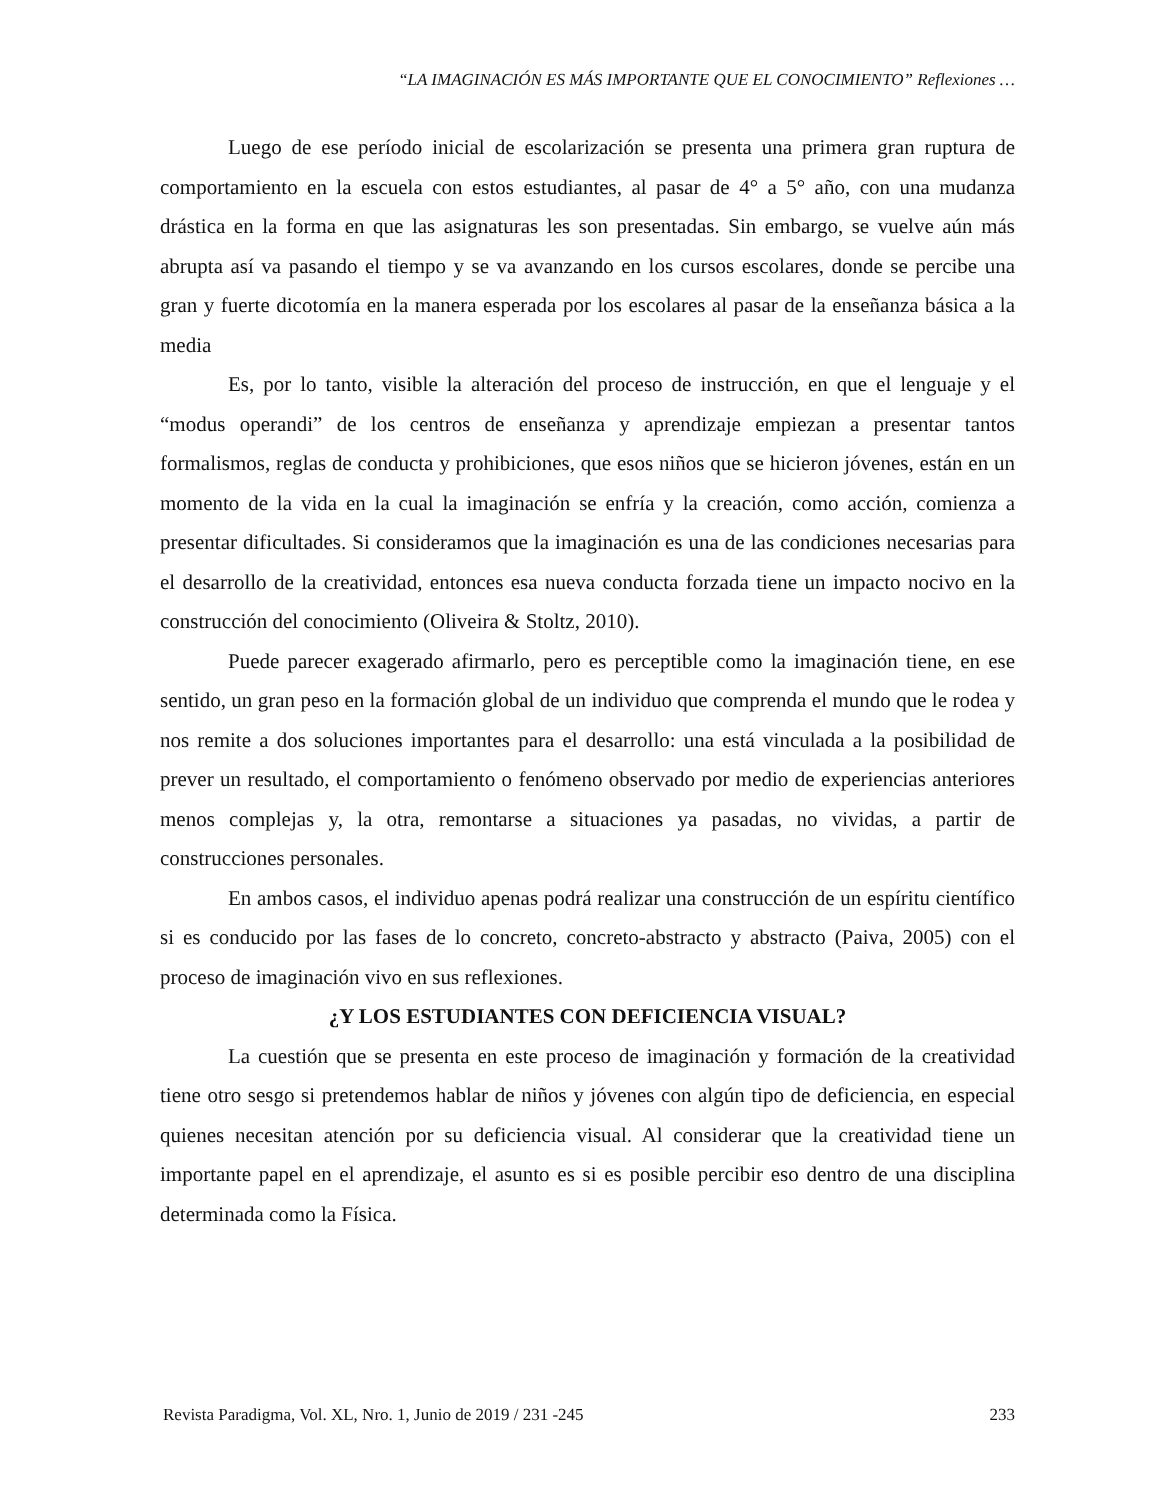“LA IMAGINACIÓN ES MÁS IMPORTANTE QUE EL CONOCIMIENTO” Reflexiones …
Luego de ese período inicial de escolarización se presenta una primera gran ruptura de comportamiento en la escuela con estos estudiantes, al pasar de 4° a 5° año, con una mudanza drástica en la forma en que las asignaturas les son presentadas. Sin embargo, se vuelve aún más abrupta así va pasando el tiempo y se va avanzando en los cursos escolares, donde se percibe una gran y fuerte dicotomía en la manera esperada por los escolares al pasar de la enseñanza básica a la media
Es, por lo tanto, visible la alteración del proceso de instrucción, en que el lenguaje y el “modus operandi” de los centros de enseñanza y aprendizaje empiezan a presentar tantos formalismos, reglas de conducta y prohibiciones, que esos niños que se hicieron jóvenes, están en un momento de la vida en la cual la imaginación se enfría y la creación, como acción, comienza a presentar dificultades. Si consideramos que la imaginación es una de las condiciones necesarias para el desarrollo de la creatividad, entonces esa nueva conducta forzada tiene un impacto nocivo en la construcción del conocimiento (Oliveira & Stoltz, 2010).
Puede parecer exagerado afirmarlo, pero es perceptible como la imaginación tiene, en ese sentido, un gran peso en la formación global de un individuo que comprenda el mundo que le rodea y nos remite a dos soluciones importantes para el desarrollo: una está vinculada a la posibilidad de prever un resultado, el comportamiento o fenómeno observado por medio de experiencias anteriores menos complejas y, la otra, remontarse a situaciones ya pasadas, no vividas, a partir de construcciones personales.
En ambos casos, el individuo apenas podrá realizar una construcción de un espíritu científico si es conducido por las fases de lo concreto, concreto-abstracto y abstracto (Paiva, 2005) con el proceso de imaginación vivo en sus reflexiones.
¿Y LOS ESTUDIANTES CON DEFICIENCIA VISUAL?
La cuestión que se presenta en este proceso de imaginación y formación de la creatividad tiene otro sesgo si pretendemos hablar de niños y jóvenes con algún tipo de deficiencia, en especial quienes necesitan atención por su deficiencia visual. Al considerar que la creatividad tiene un importante papel en el aprendizaje, el asunto es si es posible percibir eso dentro de una disciplina determinada como la Física.
Revista Paradigma, Vol. XL, Nro. 1, Junio de 2019 / 231 -245 233